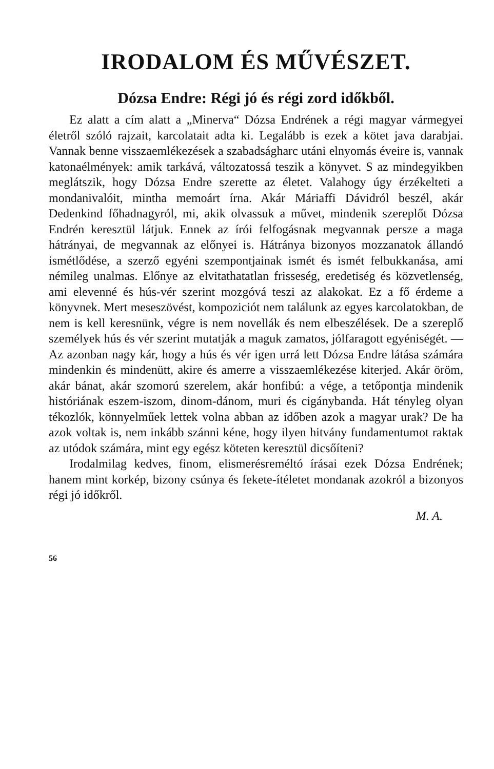IRODALOM ÉS MŰVÉSZET.
Dózsa Endre: Régi jó és régi zord időkből.
Ez alatt a cím alatt a „Minerva“ Dózsa Endrének a régi magyar vármegyei életről szóló rajzait, karcolatait adta ki. Legalább is ezek a kötet java darabjai. Vannak benne visszaemlékezések a szabadságharc utáni elnyomás éveire is, vannak katonaélmények: amik tarkává, változatossá teszik a könyvet. S az mindegyikben meglátszik, hogy Dózsa Endre szerette az életet. Valahogy úgy érzékelteti a mondanivalóit, mintha memoárt írna. Akár Máriaffi Dávidról beszél, akár Dedenkind főhadnagyról, mi, akik olvassuk a művet, mindenik szereplőt Dózsa Endrén keresztül látjuk. Ennek az írói felfogásnak megvannak persze a maga hátrányai, de megvannak az előnyei is. Hátránya bizonyos mozzanatok állandó ismétlődése, a szerző egyéni szempontjainak ismét és ismét felbukkanása, ami némileg unalmas. Előnye az elvitathatatlan frisseség, eredetiség és közvetlenség, ami elevenné és hús-vér szerint mozgóvá teszi az alakokat. Ez a fő érdeme a könyvnek. Mert meseszövést, kompoziciót nem találunk az egyes karcolatokban, de nem is kell keresnünk, végre is nem novellák és nem elbeszélések. De a szereplő személyek hús és vér szerint mutatják a maguk zamatos, jólfaragott egyéniségét. — Az azonban nagy kár, hogy a hús és vér igen urrá lett Dózsa Endre látása számára mindenkin és mindenütt, akire és amerre a visszaemlékezése kiterjed. Akár öröm, akár bánat, akár szomorú szerelem, akár honfibú: a vége, a tetőpontja mindenik históriának eszem-iszom, dinom-dánom, muri és cigánybanda. Hát tényleg olyan tékozlók, könnyelműek lettek volna abban az időben azok a magyar urak? De ha azok voltak is, nem inkább szánni kéne, hogy ilyen hitvány fundamentumot raktak az utódok számára, mint egy egész köteten keresztül dicsőíteni?
Irodalmilag kedves, finom, elismerésreméltó írásai ezek Dózsa Endrének; hanem mint korkép, bizony csúnya és fekete-ítéletet mondanak azokról a bizonyos régi jó időkről.
M. A.
56